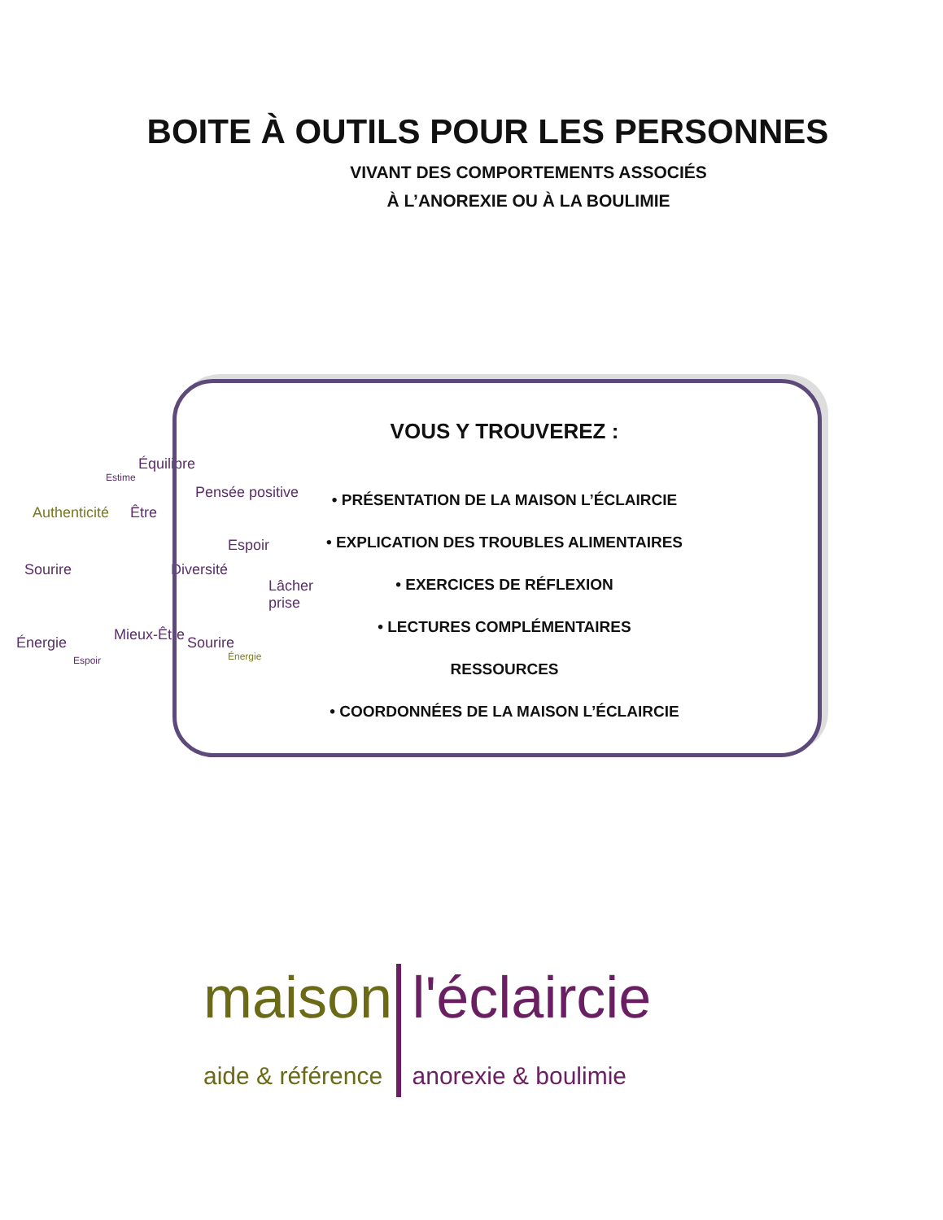BOITE À OUTILS POUR LES PERSONNES
VIVANT DES COMPORTEMENTS ASSOCIÉS
À L’ANOREXIE OU À LA BOULIMIE
Équilibre
Estime
Authenticité Être
Pensée positive
Espoir
Diversité Sourire
Lâcher prise
Mieux-Être Sourire Énergie
Espoir Énergie
VOUS Y TROUVEREZ :
• PRÉSENTATION DE LA MAISON L’ÉCLAIRCIE
• EXPLICATION DES TROUBLES ALIMENTAIRES
• EXERCICES DE RÉFLEXION
• LECTURES COMPLÉMENTAIRES
RESSOURCES
• COORDONNÉES DE LA MAISON L’ÉCLAIRCIE
maison
aide & référence
l'éclaircie
anorexie & boulimie